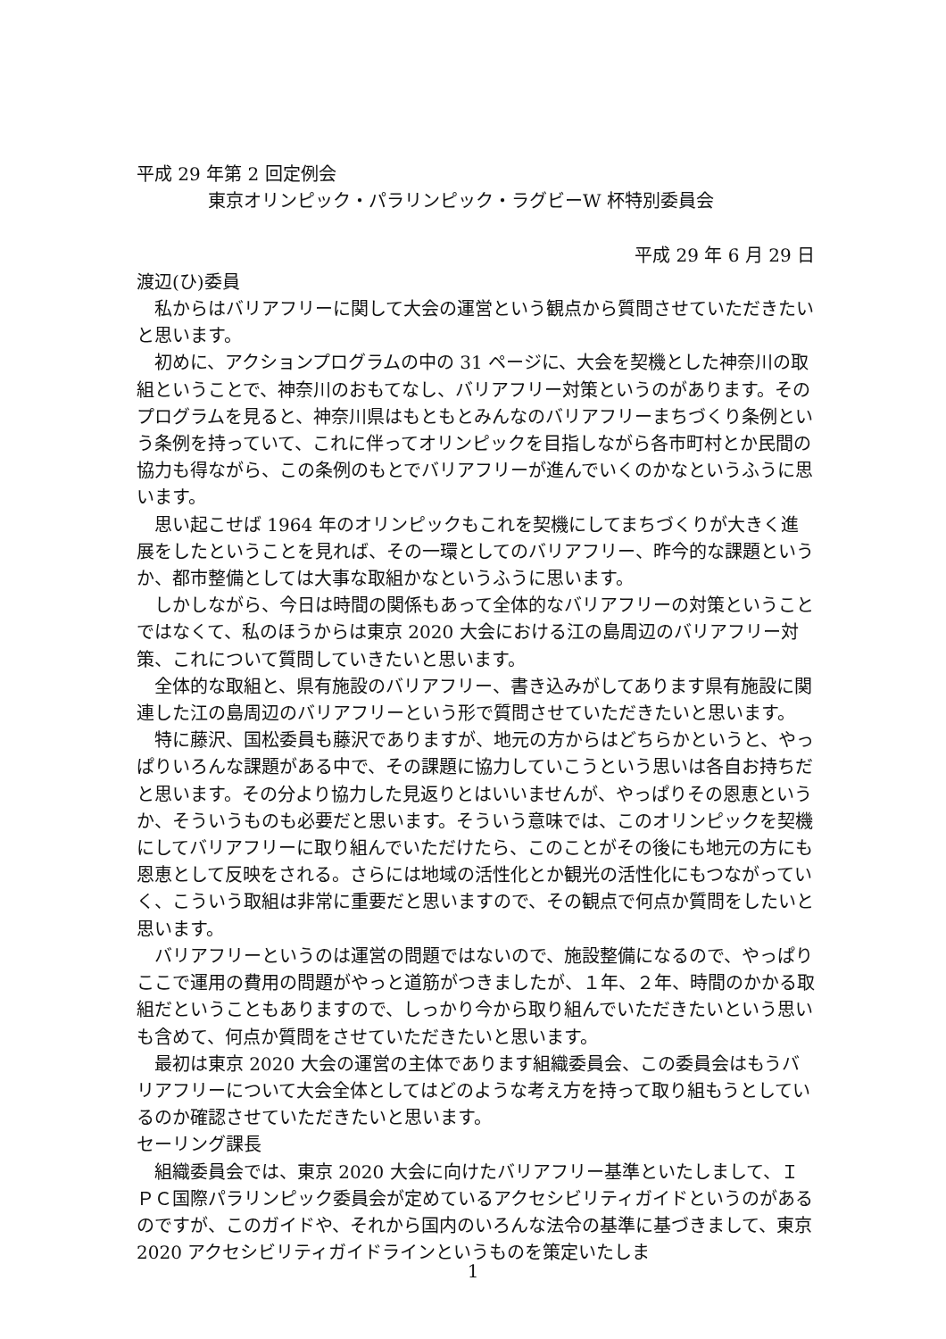平成 29 年第 2 回定例会
東京オリンピック・パラリンピック・ラグビーW 杯特別委員会
平成 29 年 6 月 29 日
渡辺(ひ)委員
私からはバリアフリーに関して大会の運営という観点から質問させていただきたいと思います。
初めに、アクションプログラムの中の 31 ページに、大会を契機とした神奈川の取組ということで、神奈川のおもてなし、バリアフリー対策というのがあります。そのプログラムを見ると、神奈川県はもともとみんなのバリアフリーまちづくり条例という条例を持っていて、これに伴ってオリンピックを目指しながら各市町村とか民間の協力も得ながら、この条例のもとでバリアフリーが進んでいくのかなというふうに思います。
思い起こせば 1964 年のオリンピックもこれを契機にしてまちづくりが大きく進展をしたということを見れば、その一環としてのバリアフリー、昨今的な課題というか、都市整備としては大事な取組かなというふうに思います。
しかしながら、今日は時間の関係もあって全体的なバリアフリーの対策ということではなくて、私のほうからは東京 2020 大会における江の島周辺のバリアフリー対策、これについて質問していきたいと思います。
全体的な取組と、県有施設のバリアフリー、書き込みがしてあります県有施設に関連した江の島周辺のバリアフリーという形で質問させていただきたいと思います。
特に藤沢、国松委員も藤沢でありますが、地元の方からはどちらかというと、やっぱりいろんな課題がある中で、その課題に協力していこうという思いは各自お持ちだと思います。その分より協力した見返りとはいいませんが、やっぱりその恩恵というか、そういうものも必要だと思います。そういう意味では、このオリンピックを契機にしてバリアフリーに取り組んでいただけたら、このことがその後にも地元の方にも恩恵として反映をされる。さらには地域の活性化とか観光の活性化にもつながっていく、こういう取組は非常に重要だと思いますので、その観点で何点か質問をしたいと思います。
バリアフリーというのは運営の問題ではないので、施設整備になるので、やっぱりここで運用の費用の問題がやっと道筋がつきましたが、１年、２年、時間のかかる取組だということもありますので、しっかり今から取り組んでいただきたいという思いも含めて、何点か質問をさせていただきたいと思います。
最初は東京 2020 大会の運営の主体であります組織委員会、この委員会はもうバリアフリーについて大会全体としてはどのような考え方を持って取り組もうとしているのか確認させていただきたいと思います。
セーリング課長
組織委員会では、東京 2020 大会に向けたバリアフリー基準といたしまして、ＩＰＣ国際パラリンピック委員会が定めているアクセシビリティガイドというのがあるのですが、このガイドや、それから国内のいろんな法令の基準に基づきまして、東京 2020 アクセシビリティガイドラインというものを策定いたしま
1